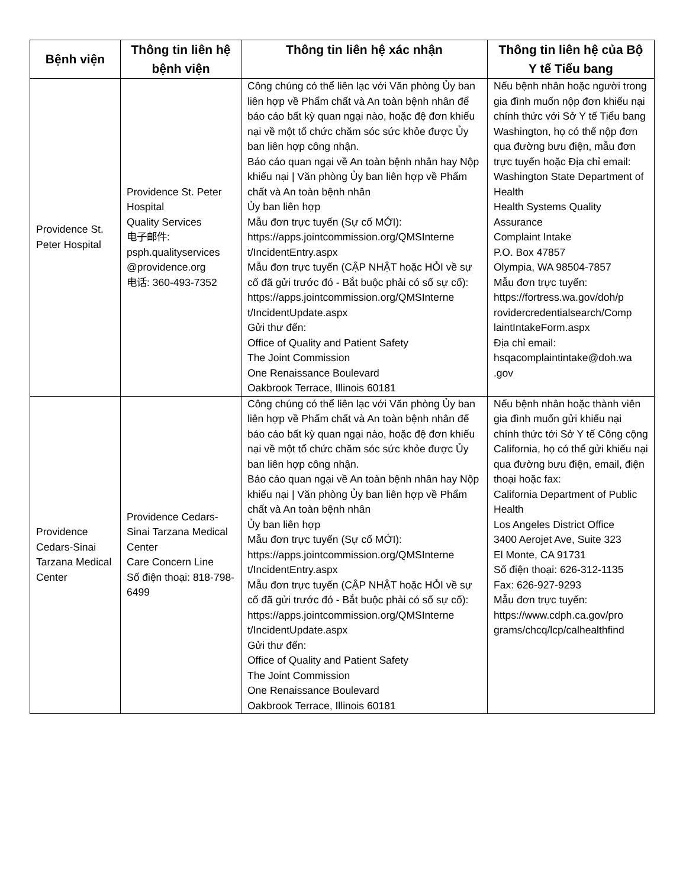| Bệnh viện | Thông tin liên hệ bệnh viện | Thông tin liên hệ xác nhận | Thông tin liên hệ của Bộ Y tế Tiểu bang |
| --- | --- | --- | --- |
| Providence St. Peter Hospital | Providence St. Peter Hospital Quality Services 电子邮件: psph.qualityservices @providence.org 电话: 360-493-7352 | Công chúng có thể liên lạc với Văn phòng Ủy ban liên hợp về Phẩm chất và An toàn bệnh nhân để báo cáo bất kỳ quan ngại nào, hoặc đệ đơn khiếu nại về một tổ chức chăm sóc sức khỏe được Ủy ban liên hợp công nhận. Báo cáo quan ngại về An toàn bệnh nhân hay Nộp khiếu nại / Văn phòng Ủy ban liên hợp về Phẩm chất và An toàn bệnh nhân Ủy ban liên hợp Mẫu đơn trực tuyến (Sự cố MỚI): https://apps.jointcommission.org/QMSInterne t/IncidentEntry.aspx Mẫu đơn trực tuyến (CẬP NHẬT hoặc HỎI về sự cố đã gửi trước đó - Bắt buộc phải có số sự cố): https://apps.jointcommission.org/QMSInterne t/IncidentUpdate.aspx Gửi thư đến: Office of Quality and Patient Safety The Joint Commission One Renaissance Boulevard Oakbrook Terrace, Illinois 60181 | Nếu bệnh nhân hoặc người trong gia đình muốn nộp đơn khiếu nại chính thức với Sở Y tế Tiểu bang Washington, họ có thể nộp đơn qua đường bưu điện, mẫu đơn trực tuyến hoặc Địa chỉ email: Washington State Department of Health Health Systems Quality Assurance Complaint Intake P.O. Box 47857 Olympia, WA 98504-7857 Mẫu đơn trực tuyến: https://fortress.wa.gov/doh/p rovidercredentialsearch/Comp laintIntakeForm.aspx Địa chỉ email: hsqacomplaintintake@doh.wa .gov |
| Providence Cedars-Sinai Tarzana Medical Center | Providence Cedars-Sinai Tarzana Medical Center Care Concern Line Số điện thoại: 818-798-6499 | Công chúng có thể liên lạc với Văn phòng Ủy ban liên hợp về Phẩm chất và An toàn bệnh nhân để báo cáo bất kỳ quan ngại nào, hoặc đệ đơn khiếu nại về một tổ chức chăm sóc sức khỏe được Ủy ban liên hợp công nhận. Báo cáo quan ngại về An toàn bệnh nhân hay Nộp khiếu nại / Văn phòng Ủy ban liên hợp về Phẩm chất và An toàn bệnh nhân Ủy ban liên hợp Mẫu đơn trực tuyến (Sự cố MỚI): https://apps.jointcommission.org/QMSInterne t/IncidentEntry.aspx Mẫu đơn trực tuyến (CẬP NHẬT hoặc HỎI về sự cố đã gửi trước đó - Bắt buộc phải có số sự cố): https://apps.jointcommission.org/QMSInterne t/IncidentUpdate.aspx Gửi thư đến: Office of Quality and Patient Safety The Joint Commission One Renaissance Boulevard Oakbrook Terrace, Illinois 60181 | Nếu bệnh nhân hoặc thành viên gia đình muốn gửi khiếu nại chính thức tới Sở Y tế Công cộng California, họ có thể gửi khiếu nại qua đường bưu điện, email, điện thoại hoặc fax: California Department of Public Health Los Angeles District Office 3400 Aerojet Ave, Suite 323 El Monte, CA 91731 Số điện thoại: 626-312-1135 Fax: 626-927-9293 Mẫu đơn trực tuyến: https://www.cdph.ca.gov/pro grams/chcq/lcp/calhealthfind |